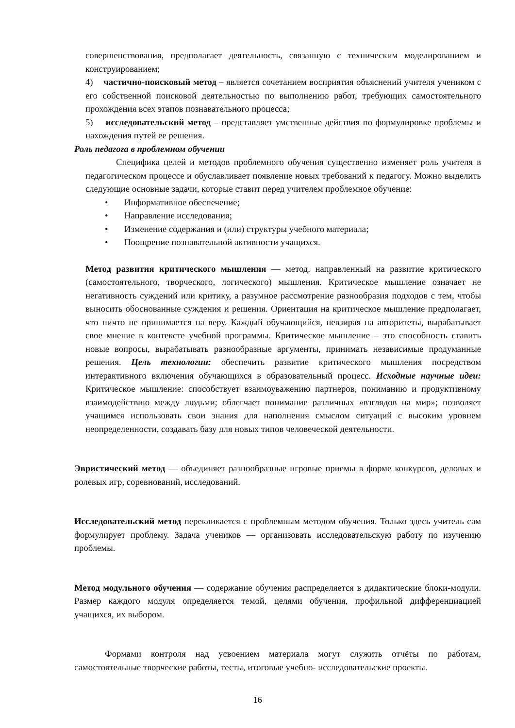совершенствования, предполагает деятельность, связанную с техническим моделированием и конструированием;
4) частично-поисковый метод – является сочетанием восприятия объяснений учителя учеником с его собственной поисковой деятельностью по выполнению работ, требующих самостоятельного прохождения всех этапов познавательного процесса;
5) исследовательский метод – представляет умственные действия по формулировке проблемы и нахождения путей ее решения.
Роль педагога в проблемном обучении
Специфика целей и методов проблемного обучения существенно изменяет роль учителя в педагогическом процессе и обуславливает появление новых требований к педагогу. Можно выделить следующие основные задачи, которые ставит перед учителем проблемное обучение:
• Информативное обеспечение;
• Направление исследования;
• Изменение содержания и (или) структуры учебного материала;
• Поощрение познавательной активности учащихся.
Метод развития критического мышления — метод, направленный на развитие критического (самостоятельного, творческого, логического) мышления. Критическое мышление означает не негативность суждений или критику, а разумное рассмотрение разнообразия подходов с тем, чтобы выносить обоснованные суждения и решения. Ориентация на критическое мышление предполагает, что ничто не принимается на веру. Каждый обучающийся, невзирая на авторитеты, вырабатывает свое мнение в контексте учебной программы. Критическое мышление – это способность ставить новые вопросы, вырабатывать разнообразные аргументы, принимать независимые продуманные решения. Цель технологии: обеспечить развитие критического мышления посредством интерактивного включения обучающихся в образовательный процесс. Исходные научные идеи: Критическое мышление: способствует взаимоуважению партнеров, пониманию и продуктивному взаимодействию между людьми; облегчает понимание различных «взглядов на мир»; позволяет учащимся использовать свои знания для наполнения смыслом ситуаций с высоким уровнем неопределенности, создавать базу для новых типов человеческой деятельности.
Эвристический метод — объединяет разнообразные игровые приемы в форме конкурсов, деловых и ролевых игр, соревнований, исследований.
Исследовательский метод перекликается с проблемным методом обучения. Только здесь учитель сам формулирует проблему. Задача учеников — организовать исследовательскую работу по изучению проблемы.
Метод модульного обучения — содержание обучения распределяется в дидактические блоки-модули. Размер каждого модуля определяется темой, целями обучения, профильной дифференциацией учащихся, их выбором.
Формами контроля над усвоением материала могут служить отчёты по работам, самостоятельные творческие работы, тесты, итоговые учебно- исследовательские проекты.
16